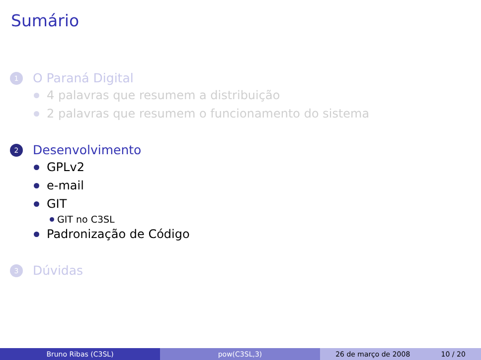Sumário
1 O Paraná Digital
4 palavras que resumem a distribuição
2 palavras que resumem o funcionamento do sistema
2 Desenvolvimento
GPLv2
e-mail
GIT
GIT no C3SL
Padronização de Código
3 Dúvidas
Bruno Ribas (C3SL) pow(C3SL,3) 26 de março de 2008 10 / 20